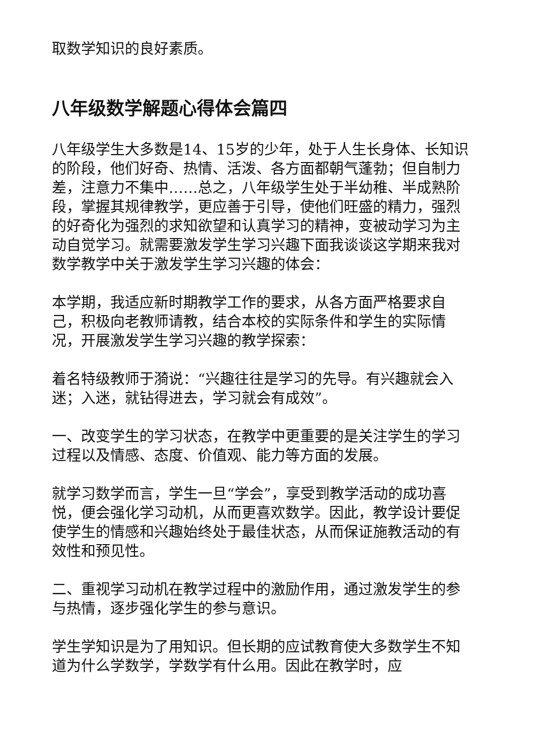取数学知识的良好素质。
八年级数学解题心得体会篇四
八年级学生大多数是14、15岁的少年，处于人生长身体、长知识的阶段，他们好奇、热情、活泼、各方面都朝气蓬勃；但自制力差，注意力不集中……总之，八年级学生处于半幼稚、半成熟阶段，掌握其规律教学，更应善于引导，使他们旺盛的精力，强烈的好奇化为强烈的求知欲望和认真学习的精神，变被动学习为主动自觉学习。就需要激发学生学习兴趣下面我谈谈这学期来我对数学教学中关于激发学生学习兴趣的体会：
本学期，我适应新时期教学工作的要求，从各方面严格要求自己，积极向老教师请教，结合本校的实际条件和学生的实际情况，开展激发学生学习兴趣的教学探索：
着名特级教师于漪说：“兴趣往往是学习的先导。有兴趣就会入迷；入迷，就钻得进去，学习就会有成效”。
一、改变学生的学习状态，在教学中更重要的是关注学生的学习过程以及情感、态度、价值观、能力等方面的发展。
就学习数学而言，学生一旦“学会”，享受到教学活动的成功喜悦，便会强化学习动机，从而更喜欢数学。因此，教学设计要促使学生的情感和兴趣始终处于最佳状态，从而保证施教活动的有效性和预见性。
二、重视学习动机在教学过程中的激励作用，通过激发学生的参与热情，逐步强化学生的参与意识。
学生学知识是为了用知识。但长期的应试教育使大多数学生不知道为什么学数学，学数学有什么用。因此在教学时，应